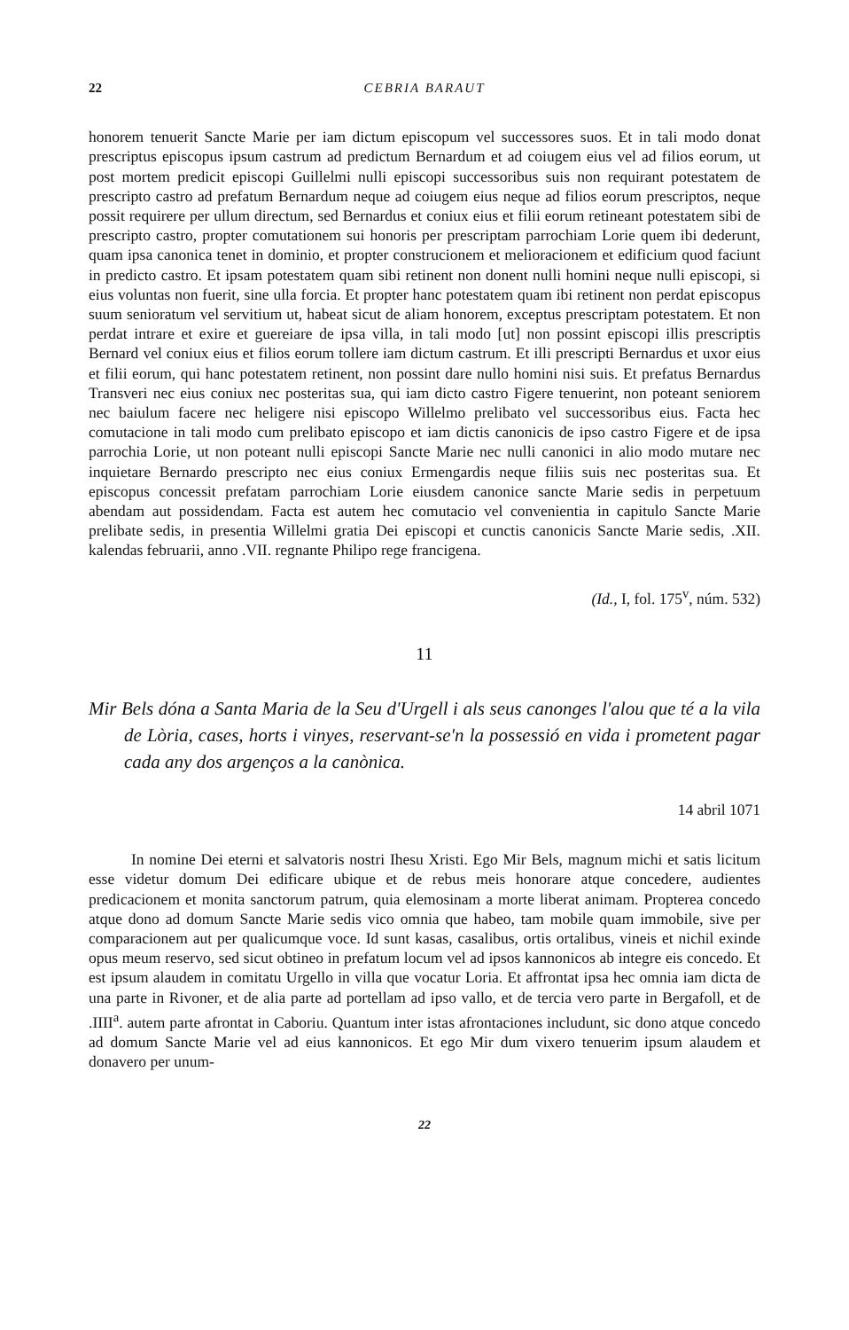22 CEBRIA BARAUT
honorem tenuerit Sancte Marie per iam dictum episcopum vel successores suos. Et in tali modo donat prescriptus episcopus ipsum castrum ad predictum Bernardum et ad coiugem eius vel ad filios eorum, ut post mortem predicit episcopi Guillelmi nulli episcopi successoribus suis non requirant potestatem de prescripto castro ad prefatum Bernardum neque ad coiugem eius neque ad filios eorum prescriptos, neque possit requirere per ullum directum, sed Bernardus et coniux eius et filii eorum retineant potestatem sibi de prescripto castro, propter comutationem sui honoris per prescriptam parrochiam Lorie quem ibi dederunt, quam ipsa canonica tenet in dominio, et propter construcionem et melioracionem et edificium quod faciunt in predicto castro. Et ipsam potestatem quam sibi retinent non donent nulli homini neque nulli episcopi, si eius voluntas non fuerit, sine ulla forcia. Et propter hanc potestatem quam ibi retinent non perdat episcopus suum senioratum vel servitium ut, habeat sicut de aliam honorem, exceptus prescriptam potestatem. Et non perdat intrare et exire et guereiare de ipsa villa, in tali modo [ut] non possint episcopi illis prescriptis Bernard vel coniux eius et filios eorum tollere iam dictum castrum. Et illi prescripti Bernardus et uxor eius et filii eorum, qui hanc potestatem retinent, non possint dare nullo homini nisi suis. Et prefatus Bernardus Transveri nec eius coniux nec posteritas sua, qui iam dicto castro Figere tenuerint, non poteant seniorem nec baiulum facere nec heligere nisi episcopo Willelmo prelibato vel successoribus eius. Facta hec comutacione in tali modo cum prelibato episcopo et iam dictis canonicis de ipso castro Figere et de ipsa parrochia Lorie, ut non poteant nulli episcopi Sancte Marie nec nulli canonici in alio modo mutare nec inquietare Bernardo prescripto nec eius coniux Ermengardis neque filiis suis nec posteritas sua. Et episcopus concessit prefatam parrochiam Lorie eiusdem canonice sancte Marie sedis in perpetuum abendam aut possidendam. Facta est autem hec comutacio vel convenientia in capitulo Sancte Marie prelibate sedis, in presentia Willelmi gratia Dei episcopi et cunctis canonicis Sancte Marie sedis, .XII. kalendas februarii, anno .VII. regnante Philipo rege francigena.
(Id., I, fol. 175<sup>v</sup>, núm. 532)
11
Mir Bels dóna a Santa Maria de la Seu d'Urgell i als seus canonges l'alou que té a la vila de Lòria, cases, horts i vinyes, reservant-se'n la possessió en vida i prometent pagar cada any dos argenços a la canònica.
14 abril 1071
In nomine Dei eterni et salvatoris nostri Ihesu Xristi. Ego Mir Bels, magnum michi et satis licitum esse videtur domum Dei edificare ubique et de rebus meis honorare atque concedere, audientes predicacionem et monita sanctorum patrum, quia elemosinam a morte liberat animam. Propterea concedo atque dono ad domum Sancte Marie sedis vico omnia que habeo, tam mobile quam immobile, sive per comparacionem aut per qualicumque voce. Id sunt kasas, casalibus, ortis ortalibus, vineis et nichil exinde opus meum reservo, sed sicut obtineo in prefatum locum vel ad ipsos kannonicos ab integre eis concedo. Et est ipsum alaudem in comitatu Urgello in villa que vocatur Loria. Et affrontat ipsa hec omnia iam dicta de una parte in Rivoner, et de alia parte ad portellam ad ipso vallo, et de tercia vero parte in Bergafoll, et de .IIII<sup>a</sup>. autem parte afrontat in Caboriu. Quantum inter istas afrontaciones includunt, sic dono atque concedo ad domum Sancte Marie vel ad eius kannonicos. Et ego Mir dum vixero tenuerim ipsum alaudem et donavero per unum-
22